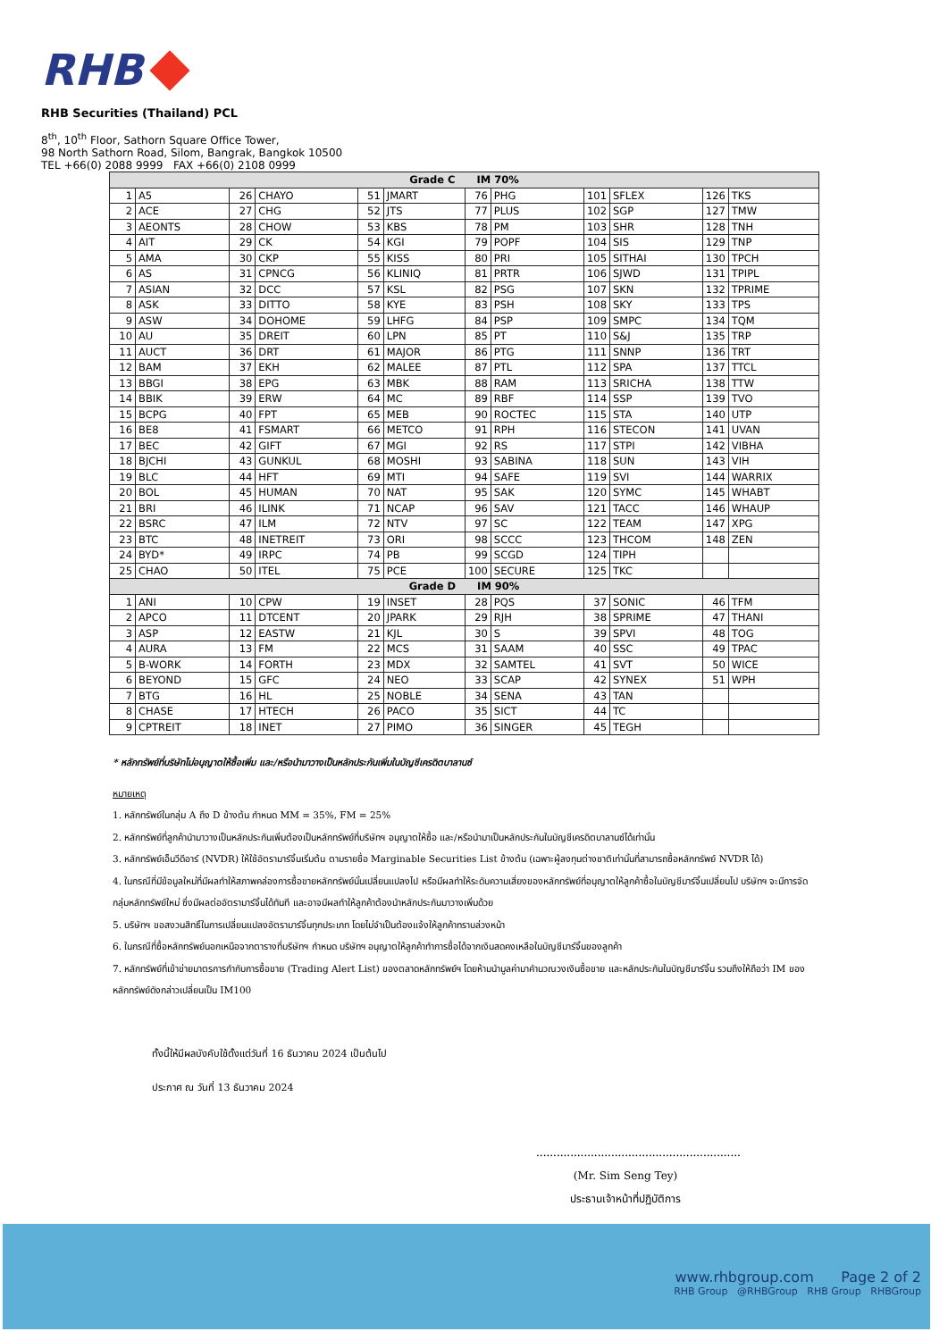RHB
RHB Securities (Thailand) PCL
8<sup>th</sup>, 10<sup>th</sup> Floor, Sathorn Square Office Tower,
98 North Sathorn Road, Silom, Bangrak, Bangkok 10500
TEL +66(0) 2088 9999 FAX +66(0) 2108 0999
| Grade C IM 70% | | | | | | | | | | | |
| 1 | A5 | 26 | CHAYO | 51 | JMART | 76 | PHG | 101 | SFLEX | 126 | TKS |
| 2 | ACE | 27 | CHG | 52 | JTS | 77 | PLUS | 102 | SGP | 127 | TMW |
| 3 | AEONTS | 28 | CHOW | 53 | KBS | 78 | PM | 103 | SHR | 128 | TNH |
| 4 | AIT | 29 | CK | 54 | KGI | 79 | POPF | 104 | SIS | 129 | TNP |
| 5 | AMA | 30 | CKP | 55 | KISS | 80 | PRI | 105 | SITHAI | 130 | TPCH |
| 6 | AS | 31 | CPNCG | 56 | KLINIQ | 81 | PRTR | 106 | SJWD | 131 | TPIPL |
| 7 | ASIAN | 32 | DCC | 57 | KSL | 82 | PSG | 107 | SKN | 132 | TPRIME |
| 8 | ASK | 33 | DITTO | 58 | KYE | 83 | PSH | 108 | SKY | 133 | TPS |
| 9 | ASW | 34 | DOHOME | 59 | LHFG | 84 | PSP | 109 | SMPC | 134 | TQM |
| 10 | AU | 35 | DREIT | 60 | LPN | 85 | PT | 110 | S&J | 135 | TRP |
| 11 | AUCT | 36 | DRT | 61 | MAJOR | 86 | PTG | 111 | SNNP | 136 | TRT |
| 12 | BAM | 37 | EKH | 62 | MALEE | 87 | PTL | 112 | SPA | 137 | TTCL |
| 13 | BBGI | 38 | EPG | 63 | MBK | 88 | RAM | 113 | SRICHA | 138 | TTW |
| 14 | BBIK | 39 | ERW | 64 | MC | 89 | RBF | 114 | SSP | 139 | TVO |
| 15 | BCPG | 40 | FPT | 65 | MEB | 90 | ROCTEC | 115 | STA | 140 | UTP |
| 16 | BE8 | 41 | FSMART | 66 | METCO | 91 | RPH | 116 | STECON | 141 | UVAN |
| 17 | BEC | 42 | GIFT | 67 | MGI | 92 | RS | 117 | STPI | 142 | VIBHA |
| 18 | BJCHI | 43 | GUNKUL | 68 | MOSHI | 93 | SABINA | 118 | SUN | 143 | VIH |
| 19 | BLC | 44 | HFT | 69 | MTI | 94 | SAFE | 119 | SVI | 144 | WARRIX |
| 20 | BOL | 45 | HUMAN | 70 | NAT | 95 | SAK | 120 | SYMC | 145 | WHABT |
| 21 | BRI | 46 | ILINK | 71 | NCAP | 96 | SAV | 121 | TACC | 146 | WHAUP |
| 22 | BSRC | 47 | ILM | 72 | NTV | 97 | SC | 122 | TEAM | 147 | XPG |
| 23 | BTC | 48 | INETREIT | 73 | ORI | 98 | SCCC | 123 | THCOM | 148 | ZEN |
| 24 | BYD* | 49 | IRPC | 74 | PB | 99 | SCGD | 124 | TIPH | | |
| 25 | CHAO | 50 | ITEL | 75 | PCE | 100 | SECURE | 125 | TKC | | |
| Grade D IM 90% | | | | | | | | | | | |
| 1 | ANI | 10 | CPW | 19 | INSET | 28 | PQS | 37 | SONIC | 46 | TFM |
| 2 | APCO | 11 | DTCENT | 20 | JPARK | 29 | RJH | 38 | SPRIME | 47 | THANI |
| 3 | ASP | 12 | EASTW | 21 | KJL | 30 | S | 39 | SPVI | 48 | TOG |
| 4 | AURA | 13 | FM | 22 | MCS | 31 | SAAM | 40 | SSC | 49 | TPAC |
| 5 | B-WORK | 14 | FORTH | 23 | MDX | 32 | SAMTEL | 41 | SVT | 50 | WICE |
| 6 | BEYOND | 15 | GFC | 24 | NEO | 33 | SCAP | 42 | SYNEX | 51 | WPH |
| 7 | BTG | 16 | HL | 25 | NOBLE | 34 | SENA | 43 | TAN | | |
| 8 | CHASE | 17 | HTECH | 26 | PACO | 35 | SICT | 44 | TC | | |
| 9 | CPTREIT | 18 | INET | 27 | PIMO | 36 | SINGER | 45 | TEGH | | |
* หลักทรัพย์ที่บริษัทไม่อนุญาตให้ซื้อเพิ่ม และ/หรือนำมาวางเป็นหลักประกันเพิ่มในบัญชีเครดิตบาลานซ์
หมายเหตุ
1. หลักทรัพย์ในกลุ่ม A ถึง D ข้างต้น กำหนด MM = 35%, FM = 25%
2. หลักทรัพย์ที่ลูกค้านำมาวางเป็นหลักประกันเพิ่มต้องเป็นหลักทรัพย์ที่บริษัทฯ อนุญาตให้ซื้อ และ/หรือนำมาเป็นหลักประกันในบัญชีเครดิตบาลานซ์ได้เท่านั้น
3. หลักทรัพย์เอ็นวีดีอาร์ (NVDR) ให้ใช้อัตรามาร์จิ้นเริ่มต้น ตามรายชื่อ Marginable Securities List ข้างต้น (เฉพาะผู้ลงทุนต่างชาติเท่านั้นที่สามารถซื้อหลักทรัพย์ NVDR ได้)
4. ในกรณีที่มีข้อมูลใหม่ที่มีผลทำให้สภาพคล่องการซื้อขายหลักทรัพย์นั้นเปลี่ยนแปลงไป หรือมีผลทำให้ระดับความเสี่ยงของหลักทรัพย์ที่อนุญาตให้ลูกค้าซื้อในบัญชีมาร์จิ้นเปลี่ยนไป บริษัทฯ จะมีการจัดกลุ่มหลักทรัพย์ใหม่ ซึ่งมีผลต่ออัตรามาร์จิ้นได้ทันที และอาจมีผลทำให้ลูกค้าต้องนำหลักประกันมาวางเพิ่มด้วย
5. บริษัทฯ ขอสงวนสิทธิ์ในการเปลี่ยนแปลงอัตรามาร์จิ้นทุกประเภท โดยไม่จำเป็นต้องแจ้งให้ลูกค้าทราบล่วงหน้า
6. ในกรณีที่ซื้อหลักทรัพย์นอกเหนือจากตารางที่บริษัทฯ กำหนด บริษัทฯ อนุญาตให้ลูกค้าทำการซื้อได้จากเงินสดคงเหลือในบัญชีมาร์จิ้นของลูกค้า
7. หลักทรัพย์ที่เข้าข่ายมาตรการกำกับการซื้อขาย (Trading Alert List) ของตลาดหลักทรัพย์ฯ โดยห้ามนำมูลค่ามาคำนวณวงเงินซื้อขาย และหลักประกันในบัญชีมาร์จิ้น รวมถึงให้ถือว่า IM ของหลักทรัพย์ดังกล่าวเปลี่ยนเป็น IM100
ทั้งนี้ให้มีผลบังคับใช้ตั้งแต่วันที่ 16 ธันวาคม 2024 เป็นต้นไป
ประกาศ ณ วันที่ 13 ธันวาคม 2024
............................................................
(Mr. Sim Seng Tey)
ประธานเจ้าหน้าที่ปฏิบัติการ
www.rhbgroup.com Page 2 of 2
RHB Group @RHBGroup RHB Group RHBGroup